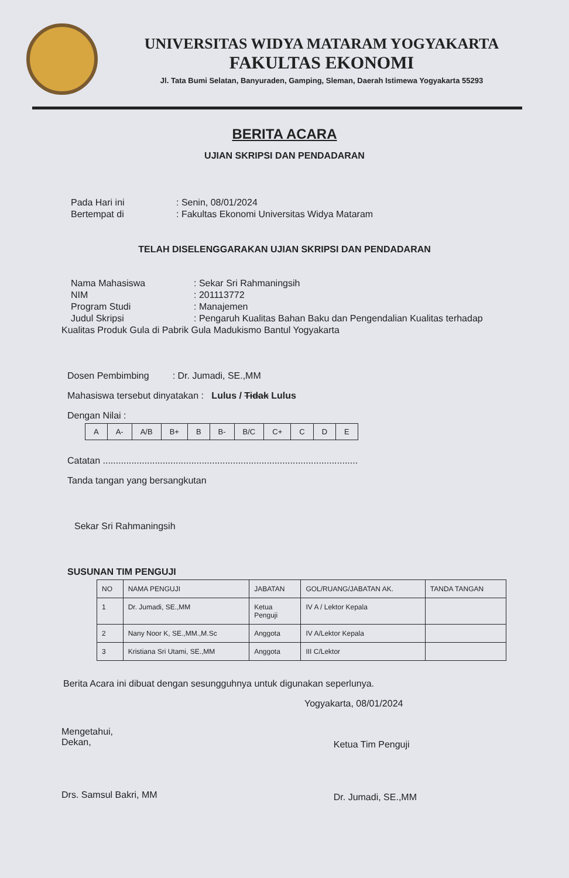UNIVERSITAS WIDYA MATARAM YOGYAKARTA
FAKULTAS EKONOMI
Jl. Tata Bumi Selatan, Banyuraden, Gamping, Sleman, Daerah Istimewa Yogyakarta 55293
BERITA ACARA
UJIAN SKRIPSI DAN PENDADARAN
| Pada Hari ini | : Senin, 08/01/2024 |
| Bertempat di | : Fakultas Ekonomi Universitas Widya Mataram |
TELAH DISELENGGARAKAN UJIAN SKRIPSI DAN PENDADARAN
| Nama Mahasiswa | : Sekar Sri Rahmaningsih |
| NIM | : 201113772 |
| Program Studi | : Manajemen |
| Judul Skripsi | : Pengaruh Kualitas Bahan Baku dan Pengendalian Kualitas terhadap |
Kualitas Produk Gula di Pabrik Gula Madukismo Bantul Yogyakarta
Dosen Pembimbing : Dr. Jumadi, SE.,MM
Mahasiswa tersebut dinyatakan : Lulus / Tidak Lulus
Dengan Nilai :
| A | A- | A/B | B+ | B | B- | B/C | C+ | C | D | E |
Catatan ..................................................................................................
Tanda tangan yang bersangkutan
Sekar Sri Rahmaningsih
SUSUNAN TIM PENGUJI
| NO | NAMA PENGUJI | JABATAN | GOL/RUANG/JABATAN AK. | TANDA TANGAN |
| --- | --- | --- | --- | --- |
| 1 | Dr. Jumadi, SE.,MM | Ketua Penguji | IV A / Lektor Kepala | |
| 2 | Nany Noor K, SE.,MM.,M.Sc | Anggota | IV A/Lektor Kepala | |
| 3 | Kristiana Sri Utami, SE.,MM | Anggota | III C/Lektor | |
Berita Acara ini dibuat dengan sesungguhnya untuk digunakan seperlunya.
Yogyakarta, 08/01/2024
Mengetahui,
Dekan,
Drs. Samsul Bakri, MM
Ketua Tim Penguji
Dr. Jumadi, SE.,MM